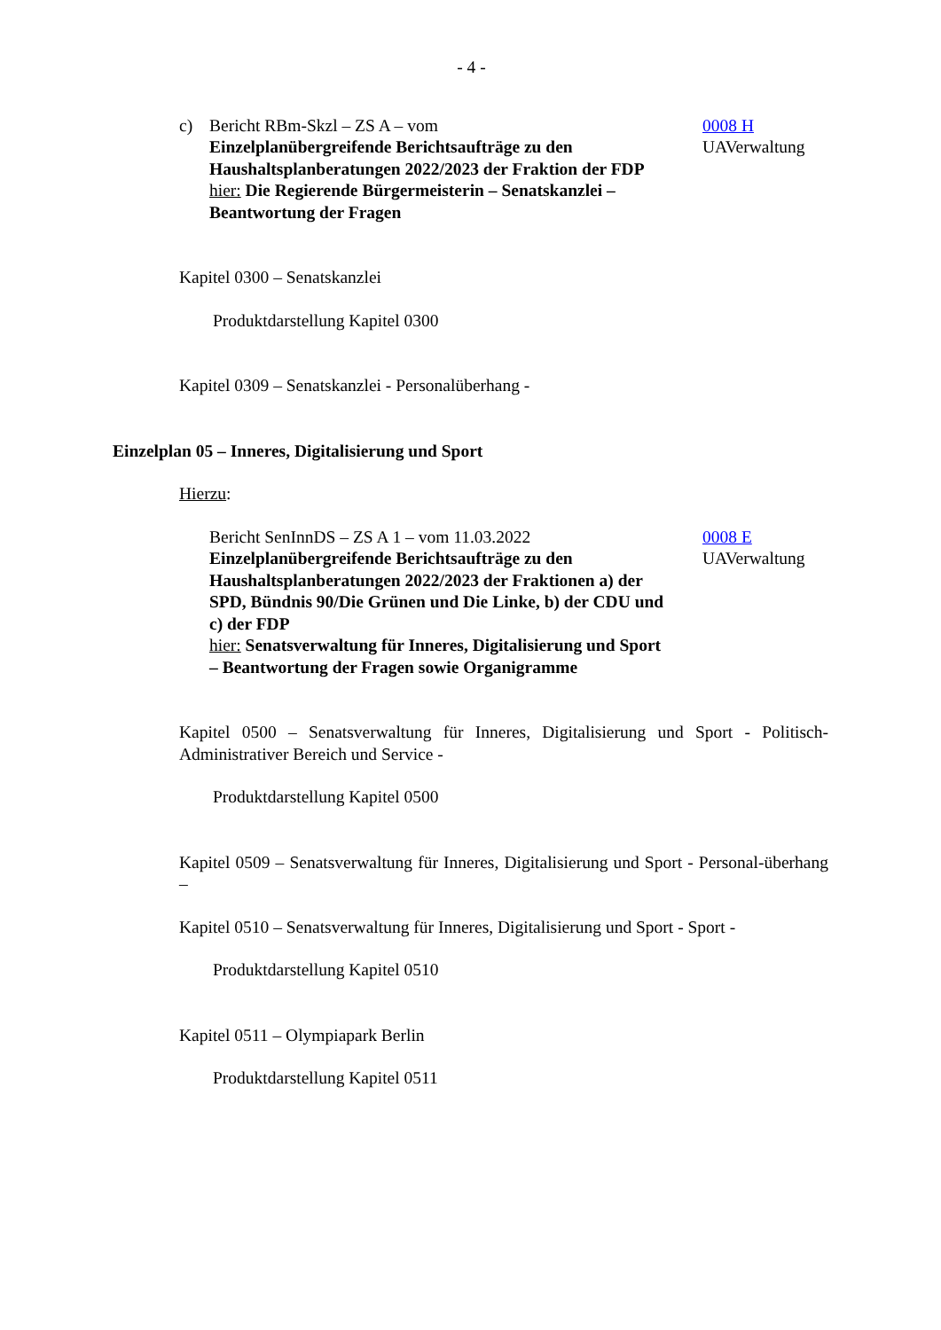- 4 -
c) Bericht RBm-Skzl – ZS A – vom
Einzelplanübergreifende Berichtsaufträge zu den Haushaltsplanberatungen 2022/2023 der Fraktion der FDP
hier: Die Regierende Bürgermeisterin – Senatskanzlei – Beantwortung der Fragen
0008 H
UAVerwaltung
Kapitel 0300 – Senatskanzlei
Produktdarstellung Kapitel 0300
Kapitel 0309 – Senatskanzlei - Personalüberhang -
Einzelplan 05 – Inneres, Digitalisierung und Sport
Hierzu:
Bericht SenInnDS – ZS A 1 – vom 11.03.2022
Einzelplanübergreifende Berichtsaufträge zu den Haushaltsplanberatungen 2022/2023 der Fraktionen a) der SPD, Bündnis 90/Die Grünen und Die Linke, b) der CDU und c) der FDP
hier: Senatsverwaltung für Inneres, Digitalisierung und Sport – Beantwortung der Fragen sowie Organigramme
0008 E
UAVerwaltung
Kapitel 0500 – Senatsverwaltung für Inneres, Digitalisierung und Sport - Politisch-Administrativer Bereich und Service -
Produktdarstellung Kapitel 0500
Kapitel 0509 – Senatsverwaltung für Inneres, Digitalisierung und Sport - Personal-überhang –
Kapitel 0510 – Senatsverwaltung für Inneres, Digitalisierung und Sport - Sport -
Produktdarstellung Kapitel 0510
Kapitel 0511 – Olympiapark Berlin
Produktdarstellung Kapitel 0511